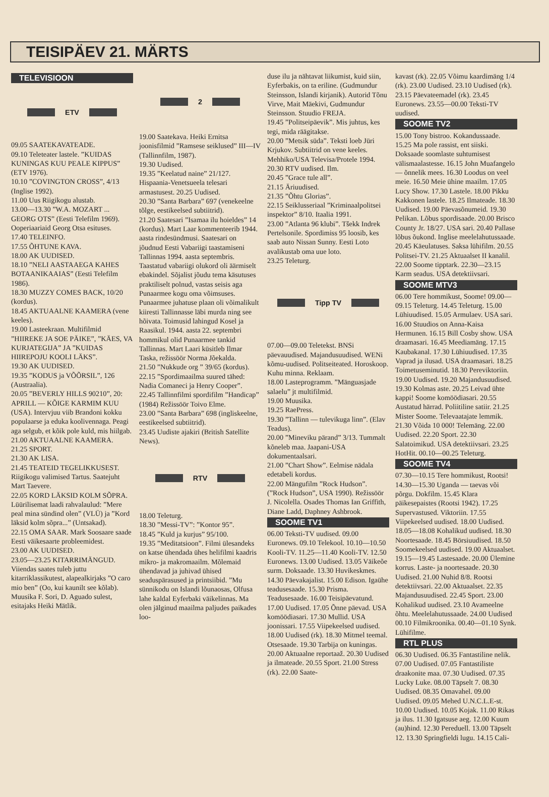TEISIPÄEV 21. MÄRTS
TELEVISIOON
ETV
09.05 SAATEKAVATEADE.
09.10 Teleteater lastele. ”KUIDAS KUNINGAS KUU PEALE KIPPUS” (ETV 1976).
10.10 ”COVINGTON CROSS”, 4/13 (Inglise 1992).
11.00 Uus Riigikogu alustab.
13.00—13.30 ”W.A. MOZART ... GEORG OTS” (Eesti Telefilm 1969). Ooperiaariaid Georg Otsa esituses.
17.40 TELEINFO.
17.55 ÕHTUNE KAVA.
18.00 AK UUDISED.
18.10 ”NELI AASTAAEGA KAHES BOTAANIKAAIAS” (Eesti Telefilm 1986).
18.30 MUZZY COMES BACK, 10/20 (kordus).
18.45 AKTUAALNE KAAMERA (vene keeles).
19.00 Lasteekraan. Multifilmid ”HIIREKE JA SOE PÄIKE”, ”KÄES, VA KURJATEGIJA” JA ”KUIDAS HIIREPOJU KOOLI LÄKS”.
19.30 AK UUDISED.
19.35 ”KODUS ja VÕÕRSIL”, 126 (Austraalia).
20.05 ”BEVERLY HILLS 90210”, 20: APRILL — KÕIGE KARMIM KUU (USA). Intervjuu viib Brandoni kokku populaarse ja eduka koolivennaga. Peagi aga selgub, et kõik pole kuld, mis hiilgab.
21.00 AKTUAALNE KAAMERA.
21.25 SPORT.
21.30 AK LISA.
21.45 TEATEID TEGELIKKUSEST. Riigikogu valimised Tartus. Saatejuht Mart Taevere.
22.05 KORD LÄKSID KOLM SÕPRA. Lüürilisemat laadi rahvalaulud: ”Mere peal mina sündind olen” (VLÜ) ja ”Kord läksid kolm sõpra...” (Untsakad).
22.15 OMA SAAR. Mark Soosaare saade Eesti väikesaarte probleemidest.
23.00 AK UUDISED.
23.05—23.25 KITARRIMÄNGUD. Viiendas saates tuleb juttu kitarriklassikutest, alapealkirjaks ”O caro mio ben” (Oo, kui kaunilt see kõlab). Muusika F. Sori, D. Aguado sulest, esitajaks Heiki Mätlik.
2
19.00 Saatekava. Heiki Ernitsa joonisfilmid ”Ramsese seiklused” III—IV (Tallinnfilm, 1987).
19.30 Uudised.
19.35 ”Keelatud naine” 21/127. Hispaania-Venetsueela telesari armastusest. 20.25 Uudised.
20.30 ”Santa Barbara” 697 (venekeelne tõlge, eestikeelsed subtiitrid).
21.20 Saatesari ”Isamaa ilu hoieldes” 14 (kordus). Mart Laar kommenteerib 1944. aasta rindesündmusi. Saatesari on jõudnud Eesti Vabariigi taastamiseni Tallinnas 1994. aasta septembris. Taastatud vabariigi olukord oli äärmiselt ebakindel. Sõjalist jõudu tema käsutuses praktiliselt polnud, vastas seisis aga Punaarmee kogu oma võimsuses. Punaarmee juhatuse plaan oli võimalikult kiiresti Tallinnasse läbi murda ning see hõivata. Toimusid lahingud Kosel ja Raasikul. 1944. aasta 22. septembri hommikul olid Punaarmee tankid Tallinnas. Mart Laari küsitleb Ilmar Taska, režissöör Norma Jõekalda.
21.50 ”Nukkude org ” 39/65 (kordus).
22.15 ”Spordimaailma suured tähed: Nadia Comaneci ja Henry Cooper”.
22.45 Tallinnfilmi spordifilm ”Handicap” (1984) Režissöör Toivo Elme.
23.00 ”Santa Barbara” 698 (ingliskeelne, eestikeelsed subtiitrid).
23.45 Uudiste ajakiri (British Satellite News).
RTV
18.00 Teleturg.
18.30 ”Messi-TV”: ”Kontor 95”.
18.45 ”Kuld ja kurjus” 95/100.
19.35 ”Meditatsioon”. Filmi ülesandeks on katse ühendada ühes helifilmi kaadris mikro- ja makromaailm. Mõlemaid ühendavad ja juhivad ühised seaduspärasused ja printsiibid. ”Mu sünnikodu on Islandi lõunaosas, Olfusa lahe kaldal Eyferbaki väikelinnas. Ma olen jälginud maailma paljudes paikades loo-
duse ilu ja nähtavat liikumist, kuid siin, Eyferbakis, on ta eriline. (Gudmundur Steinsson, Islandi kirjanik). Autorid Tõnu Virve, Mait Mäekivi, Gudmundur Steinsson. Stuudio FREJA.
19.45 ”Politseipäevik”. Mis juhtus, kes tegi, mida räägitakse.
20.00 ”Metsik süda”. Teksti loeb Jüri Krjukov. Subtiitrid on vene keeles. Mehhiko/USA Televisa/Protele 1994.
20.30 RTV uudised. Ilm.
20.45 ”Grace tule all”.
21.15 Äriuudised.
21.35 ”Õhtu Glorias”.
22.15 Seiklusseriaal ”Kriminaalpolitsei inspektor” 8/10. Itaalia 1991.
23.00 ”Atlanta 96 klubi”. Tšekk Indrek Pertelsonile. Spordimiss 95 loosib, kes saab auto Nissan Sunny. Eesti Loto avalikustab oma uue loto.
23.25 Teleturg.
Tipp TV
07.00—09.00 Teletekst. BNSi päevauudised. Majandusuudised. WENi kõmu-uudised. Politseiteated. Horoskoop. Kuhu minna. Reklaam.
18.00 Lasteprogramm. ”Mänguasjade salaelu” jt multifilmid.
19.00 Muusika.
19.25 RaePress.
19.30 ”Tallinn — tulevikuga linn”. (Elav Teadus).
20.00 ”Mineviku pärand” 3/13. Tummalt kõneleb maa. Jaapani-USA dokumentaalsari.
21.00 ”Chart Show”. Eelmise nädala edetabeli kordus.
22.00 Mängufilm ”Rock Hudson”. (”Rock Hudson”, USA 1990). Režissöör J. Nicolella. Osades Thomas Ian Griffith, Diane Ladd, Daphney Ashbrook.
SOOME TV1
06.00 Teksti-TV uudised. 09.00 Euronews. 09.10 Telekool. 10.10—10.50 Kooli-TV. 11.25—11.40 Kooli-TV. 12.50 Euronews. 13.00 Uudised. 13.05 Väikeõe surm. Doksaade. 13.30 Huvikeskmes. 14.30 Päevakajalist. 15.00 Edison. Igaühe teadusesaade. 15.30 Prisma. Teadusesaade. 16.00 Teisipäevatund. 17.00 Uudised. 17.05 Õnne päevad. USA komöödiasari. 17.30 Mullid. USA joonissari. 17.55 Viipekeelsed uudised. 18.00 Uudised (rk). 18.30 Mitmel teemal. Otsesaade. 19.30 Tarbija on kuningas. 20.00 Aktuaalne reportaaž. 20.30 Uudised ja ilmateade. 20.55 Sport. 21.00 Stress (rk). 22.00 Saate-
kavast (rk). 22.05 Võimu kaardimäng 1/4 (rk). 23.00 Uudised. 23.10 Uudised (rk). 23.15 Päevateemadel (rk). 23.45 Euronews. 23.55—00.00 Teksti-TV uudised.
SOOME TV2
15.00 Tony bistroo. Kokandussaade. 15.25 Ma pole rassist, ent siiski. Doksaade soomlaste suhtumisest välismaalastesse. 16.15 John Muafangelo — õnnelik mees. 16.30 Loodus on veel meie. 16.50 Meie ühine maailm. 17.05 Lucy Show. 17.30 Lastele. 18.00 Pikku Kakkonen lastele. 18.25 Ilmateade. 18.30 Uudised. 19.00 Päevasõnumeid. 19.30 Pelikan. Lõbus spordisaade. 20.00 Brisco County Jr. 18/27. USA sari. 20.40 Pallase lõbus õukond. Inglise meelelahutussaade. 20.45 Käeulatuses. Saksa lühifilm. 20.55 Politsei-TV. 21.25 Aktuaalset II kanalil. 22.00 Soome tipptark. 22.30—23.15 Karm seadus. USA detektiivsari.
SOOME MTV3
06.00 Tere hommikust, Soome! 09.00—09.15 Teleturg. 14.45 Teleturg. 15.00 Lühiuudised. 15.05 Armulaev. USA sari. 16.00 Stuudios on Anna-Kaisa Hermunen. 16.15 Bill Cosby show. USA draamasari. 16.45 Meediamäng. 17.15 Kaubakanal. 17.30 Lühiuudised. 17.35 Vaprad ja ilusad. USA draamasari. 18.25 Toimetuseminutid. 18.30 Pereviktoriin. 19.00 Uudised. 19.20 Majandusuudised. 19.30 Kolmas aste. 20.25 Leivad ühte kappi! Soome komöödiasari. 20.55 Austatud härrad. Poliitiline satiir. 21.25 Mister Soome. Televaatajate lemmik. 21.30 Võida 10 000! Telemäng. 22.00 Uudised. 22.20 Sport. 22.30 Salatoimikud. USA detektiivsari. 23.25 HotHit. 00.10—00.25 Teleturg.
SOOME TV4
07.30—10.15 Tere hommikust, Rootsi! 14.30—15.30 Uganda — taevas või põrgu. Dokfilm. 15.45 Klara päikesepaistes (Rootsi 1942). 17.25 Supervastused. Viktoriin. 17.55 Viipekeelsed uudised. 18.00 Uudised. 18.05—18.08 Kohalikud uudised. 18.30 Noortesaade. 18.45 Börsiuudised. 18.50 Soomekeelsed uudised. 19.00 Aktuaalset. 19.15—19.45 Lastesaade. 20.00 Ülemine korrus. Laste- ja noortesaade. 20.30 Uudised. 21.00 Nuhid 8/8. Rootsi detektiivsari. 22.00 Aktuaalset. 22.35 Majandusuudised. 22.45 Sport. 23.00 Kohalikud uudised. 23.10 Avameelne õhtu. Meelelahutussaade. 24.00 Uudised 00.10 Filmikroonika. 00.40—01.10 Synk. Lühifilme.
RTL PLUS
06.30 Uudised. 06.35 Fantastiline nelik. 07.00 Uudised. 07.05 Fantastiliste draakonite maa. 07.30 Uudised. 07.35 Lucky Luke. 08.00 Täpselt 7. 08.30 Uudised. 08.35 Omavahel. 09.00 Uudised. 09.05 Mehed U.N.C.L.E-st. 10.00 Uudised. 10.05 Kojak. 11.00 Rikas ja ilus. 11.30 Igatsuse aeg. 12.00 Kuum (au)hind. 12.30 Pereduell. 13.00 Täpselt 12. 13.30 Springfieldi lugu. 14.15 Cali-